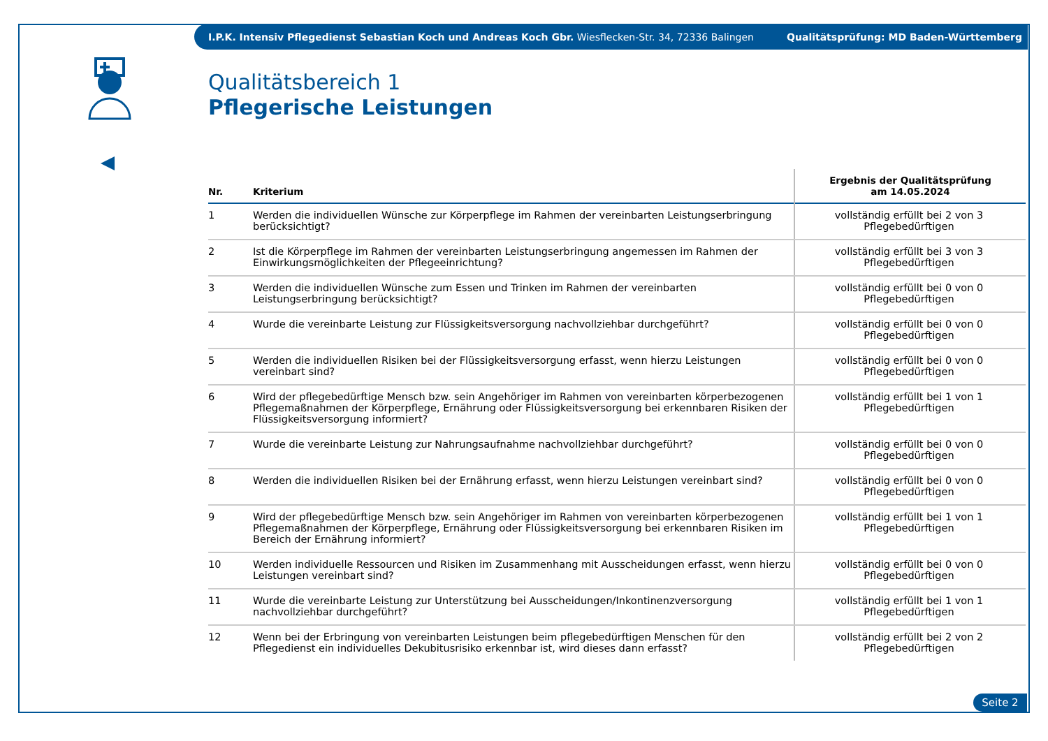I.P.K. Intensiv Pflegedienst Sebastian Koch und Andreas Koch Gbr. Wiesflecken-Str. 34, 72336 Balingen Qualitätsprüfung: MD Baden-Württemberg
Qualitätsbereich 1
Pflegerische Leistungen
| Nr. | Kriterium | Ergebnis der Qualitätsprüfung am 14.05.2024 |
| --- | --- | --- |
| 1 | Werden die individuellen Wünsche zur Körperpflege im Rahmen der vereinbarten Leistungserbringung berücksichtigt? | vollständig erfüllt bei 2 von 3 Pflegebedürftigen |
| 2 | Ist die Körperpflege im Rahmen der vereinbarten Leistungserbringung angemessen im Rahmen der Einwirkungsmöglichkeiten der Pflegeeinrichtung? | vollständig erfüllt bei 3 von 3 Pflegebedürftigen |
| 3 | Werden die individuellen Wünsche zum Essen und Trinken im Rahmen der vereinbarten Leistungserbringung berücksichtigt? | vollständig erfüllt bei 0 von 0 Pflegebedürftigen |
| 4 | Wurde die vereinbarte Leistung zur Flüssigkeitsversorgung nachvollziehbar durchgeführt? | vollständig erfüllt bei 0 von 0 Pflegebedürftigen |
| 5 | Werden die individuellen Risiken bei der Flüssigkeitsversorgung erfasst, wenn hierzu Leistungen vereinbart sind? | vollständig erfüllt bei 0 von 0 Pflegebedürftigen |
| 6 | Wird der pflegebedürftige Mensch bzw. sein Angehöriger im Rahmen von vereinbarten körperbezogenen Pflegemaßnahmen der Körperpflege, Ernährung oder Flüssigkeitsversorgung bei erkennbaren Risiken der Flüssigkeitsversorgung informiert? | vollständig erfüllt bei 1 von 1 Pflegebedürftigen |
| 7 | Wurde die vereinbarte Leistung zur Nahrungsaufnahme nachvollziehbar durchgeführt? | vollständig erfüllt bei 0 von 0 Pflegebedürftigen |
| 8 | Werden die individuellen Risiken bei der Ernährung erfasst, wenn hierzu Leistungen vereinbart sind? | vollständig erfüllt bei 0 von 0 Pflegebedürftigen |
| 9 | Wird der pflegebedürftige Mensch bzw. sein Angehöriger im Rahmen von vereinbarten körperbezogenen Pflegemaßnahmen der Körperpflege, Ernährung oder Flüssigkeitsversorgung bei erkennbaren Risiken im Bereich der Ernährung informiert? | vollständig erfüllt bei 1 von 1 Pflegebedürftigen |
| 10 | Werden individuelle Ressourcen und Risiken im Zusammenhang mit Ausscheidungen erfasst, wenn hierzu Leistungen vereinbart sind? | vollständig erfüllt bei 0 von 0 Pflegebedürftigen |
| 11 | Wurde die vereinbarte Leistung zur Unterstützung bei Ausscheidungen/Inkontinenzversorgung nachvollziehbar durchgeführt? | vollständig erfüllt bei 1 von 1 Pflegebedürftigen |
| 12 | Wenn bei der Erbringung von vereinbarten Leistungen beim pflegebedürftigen Menschen für den Pflegedienst ein individuelles Dekubitusrisiko erkennbar ist, wird dieses dann erfasst? | vollständig erfüllt bei 2 von 2 Pflegebedürftigen |
Seite 2